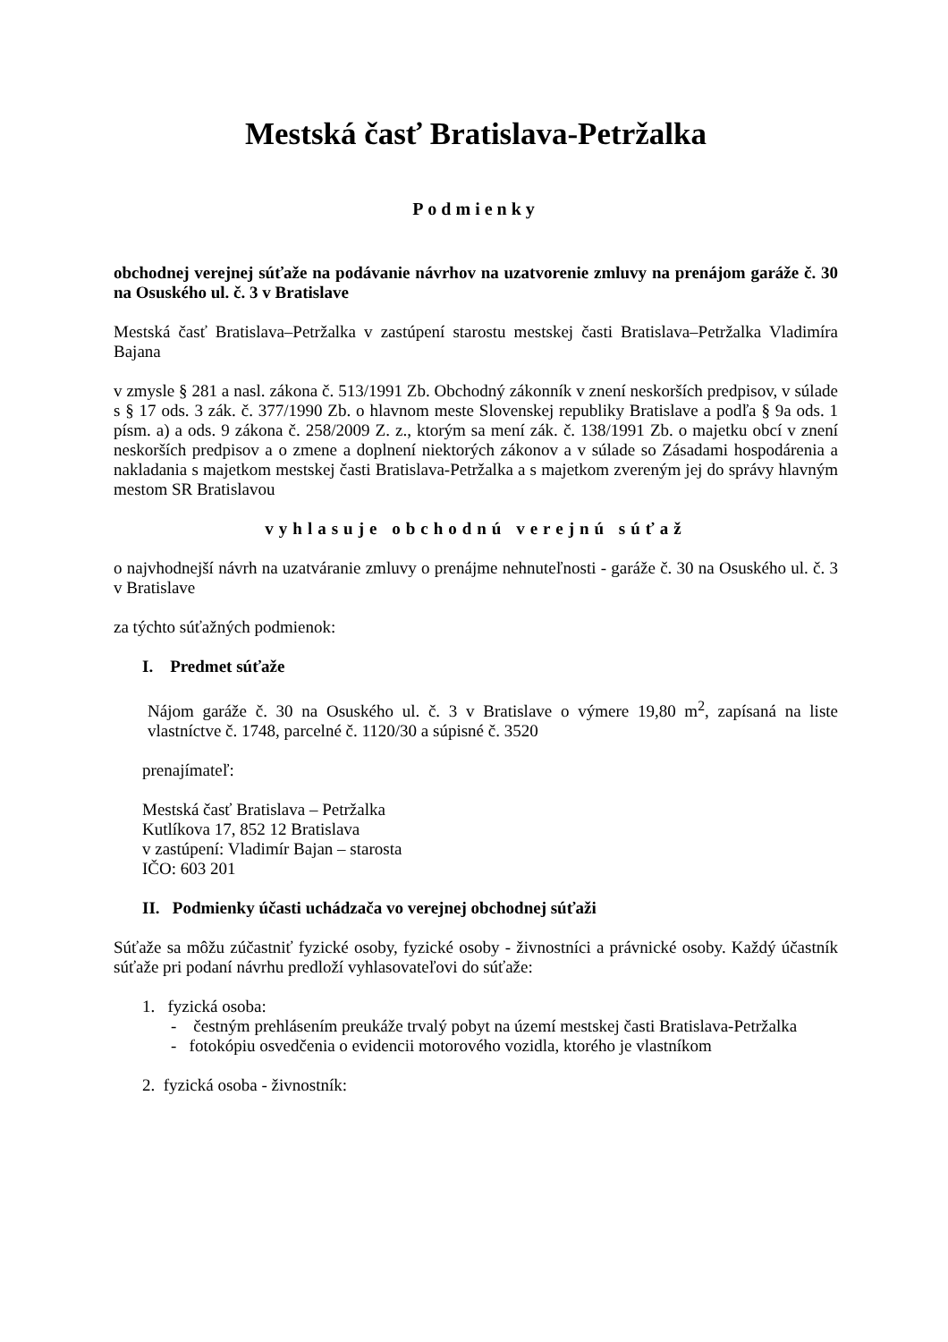Mestská časť Bratislava-Petržalka
Podmienky
obchodnej verejnej súťaže na podávanie návrhov na uzatvorenie zmluvy na prenájom garáže č. 30 na Osuského ul. č. 3 v Bratislave
Mestská časť Bratislava–Petržalka v zastúpení starostu mestskej časti Bratislava–Petržalka Vladimíra Bajana
v zmysle § 281 a nasl. zákona č. 513/1991 Zb. Obchodný zákonník v znení neskorších predpisov, v súlade s § 17 ods. 3 zák. č. 377/1990 Zb. o hlavnom meste Slovenskej republiky Bratislave a podľa § 9a ods. 1 písm. a) a ods. 9 zákona č. 258/2009 Z. z., ktorým sa mení zák. č. 138/1991 Zb. o majetku obcí v znení neskorších predpisov a o zmene a doplnení niektorých zákonov a v súlade so Zásadami hospodárenia a nakladania s majetkom mestskej časti Bratislava-Petržalka a s majetkom zvereným jej do správy hlavným mestom SR Bratislavou
vyhlasuje obchodnú verejnú súťaž
o najvhodnejší návrh na uzatváranie zmluvy o prenájme nehnuteľnosti - garáže č. 30 na Osuského ul. č. 3 v Bratislave
za týchto súťažných podmienok:
I. Predmet súťaže
Nájom garáže č. 30 na Osuského ul. č. 3 v Bratislave o výmere 19,80 m<sup>2</sup>, zapísaná na liste vlastníctve č. 1748, parcelné č. 1120/30 a súpisné č. 3520
prenajímateľ:
Mestská časť Bratislava – Petržalka
Kutlíkova 17, 852 12 Bratislava
v zastúpení: Vladimír Bajan – starosta
IČO: 603 201
II. Podmienky účasti uchádzača vo verejnej obchodnej súťaži
Súťaže sa môžu zúčastniť fyzické osoby, fyzické osoby - živnostníci a právnické osoby. Každý účastník súťaže pri podaní návrhu predloží vyhlasovateľovi do súťaže:
1. fyzická osoba:
- čestným prehlásením preukáže trvalý pobyt na území mestskej časti Bratislava-Petržalka
- fotokópiu osvedčenia o evidencii motorového vozidla, ktorého je vlastníkom
2. fyzická osoba - živnostník: